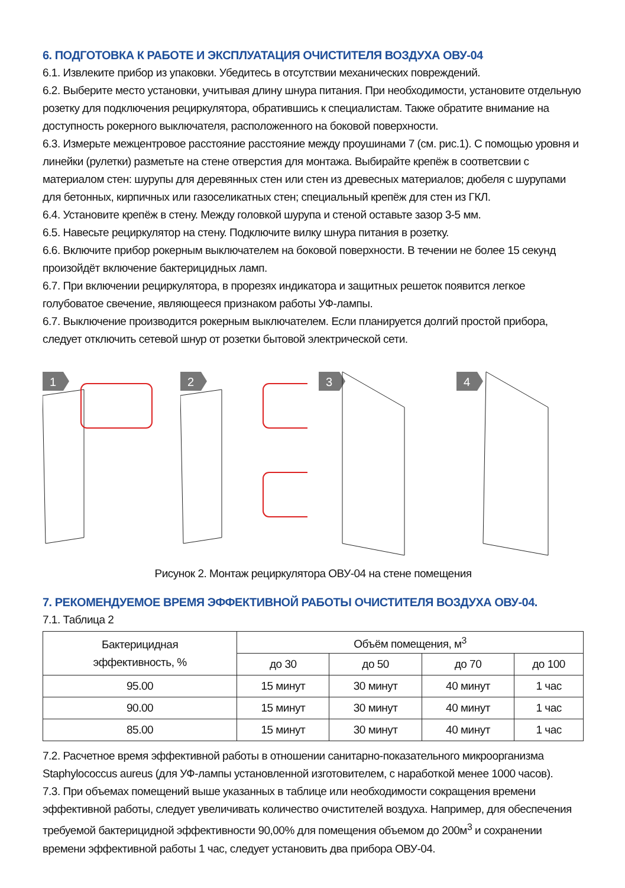6. ПОДГОТОВКА К РАБОТЕ И ЭКСПЛУАТАЦИЯ ОЧИСТИТЕЛЯ ВОЗДУХА ОВУ-04
6.1. Извлеките прибор из упаковки. Убедитесь в отсутствии механических повреждений.
6.2. Выберите место установки, учитывая длину шнура питания. При необходимости, установите отдельную розетку для подключения рециркулятора, обратившись к специалистам. Также обратите внимание на доступность рокерного выключателя, расположенного на боковой поверхности.
6.3. Измерьте межцентровое расстояние расстояние между проушинами 7 (см. рис.1). С помощью уровня и линейки (рулетки) разметьте на стене отверстия для монтажа. Выбирайте крепёж в соответсвии с материалом стен: шурупы для деревянных стен или стен из древесных материалов; дюбеля с шурупами для бетонных, кирпичных или газоселикатных стен; специальный крепёж для стен из ГКЛ.
6.4. Установите крепёж в стену. Между головкой шурупа и стеной оставьте зазор 3-5 мм.
6.5. Навесьте рециркулятор на стену. Подключите вилку шнура питания в розетку.
6.6. Включите прибор рокерным выключателем на боковой поверхности. В течении не более 15 секунд произойдёт включение бактерицидных ламп.
6.7. При включении рециркулятора, в прорезях индикатора и защитных решеток появится легкое голубоватое свечение, являющееся признаком работы УФ-лампы.
6.7. Выключение производится рокерным выключателем. Если планируется долгий простой прибора, следует отключить сетевой шнур от розетки бытовой электрической сети.
1
2
3
4
Рисунок 2. Монтаж рециркулятора ОВУ-04 на стене помещения
7. РЕКОМЕНДУЕМОЕ ВРЕМЯ ЭФФЕКТИВНОЙ РАБОТЫ ОЧИСТИТЕЛЯ ВОЗДУХА ОВУ-04.
7.1. Таблица 2
| Бактерицидная эффективность, % | Объём помещения, м<sup>3</sup> | | | |
| --- | --- | --- | --- | --- |
| | до 30 | до 50 | до 70 | до 100 |
| 95.00 | 15 минут | 30 минут | 40 минут | 1 час |
| 90.00 | 15 минут | 30 минут | 40 минут | 1 час |
| 85.00 | 15 минут | 30 минут | 40 минут | 1 час |
7.2. Расчетное время эффективной работы в отношении санитарно-показательного микроорганизма Staphylococcus aureus (для УФ-лампы установленной изготовителем, с наработкой менее 1000 часов).
7.3. При объемах помещений выше указанных в таблице или необходимости сокращения времени эффективной работы, следует увеличивать количество очистителей воздуха. Например, для обеспечения требуемой бактерицидной эффективности 90,00% для помещения объемом до 200м<sup>3</sup> и сохранении времени эффективной работы 1 час, следует установить два прибора ОВУ-04.